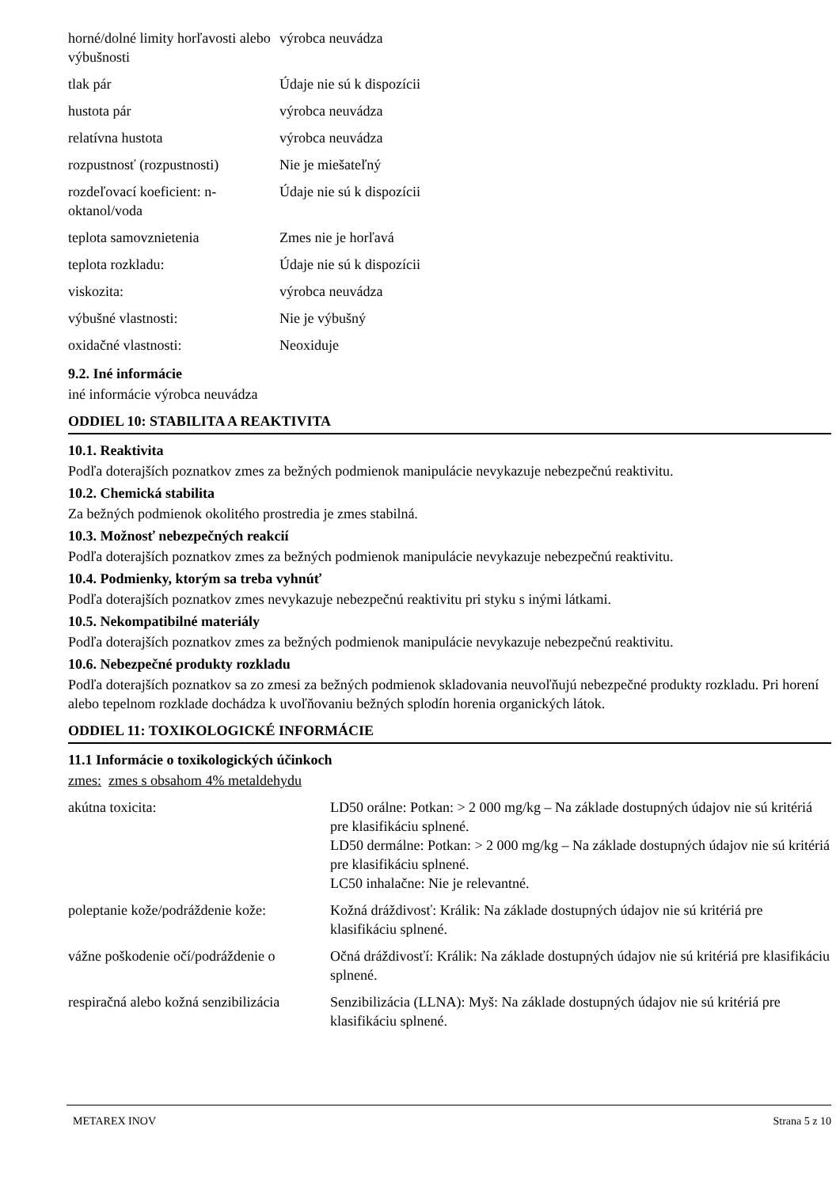| horné/dolné limity horľavosti alebo výbušnosti | výrobca neuvádza |
| tlak pár | Údaje nie sú k dispozícii |
| hustota pár | výrobca neuvádza |
| relatívna hustota | výrobca neuvádza |
| rozpustnosť (rozpustnosti) | Nie je miešateľný |
| rozdeľovací koeficient: n-oktanol/voda | Údaje nie sú k dispozícii |
| teplota samovznietenia | Zmes nie je horľavá |
| teplota rozkladu: | Údaje nie sú k dispozícii |
| viskozita: | výrobca neuvádza |
| výbušné vlastnosti: | Nie je výbušný |
| oxidačné vlastnosti: | Neoxiduje |
9.2. Iné informácie
iné informácie výrobca neuvádza
ODDIEL 10: STABILITA A REAKTIVITA
10.1. Reaktivita
Podľa doterajších poznatkov zmes za bežných podmienok manipulácie nevykazuje nebezpečnú reaktivitu.
10.2. Chemická stabilita
Za bežných podmienok okolitého prostredia je zmes stabilná.
10.3. Možnosť nebezpečných reakcií
Podľa doterajších poznatkov zmes za bežných podmienok manipulácie nevykazuje nebezpečnú reaktivitu.
10.4. Podmienky, ktorým sa treba vyhnúť
Podľa doterajších poznatkov zmes nevykazuje nebezpečnú reaktivitu pri styku s inými látkami.
10.5. Nekompatibilné materiály
Podľa doterajších poznatkov zmes za bežných podmienok manipulácie nevykazuje nebezpečnú reaktivitu.
10.6. Nebezpečné produkty rozkladu
Podľa doterajších poznatkov sa zo zmesi za bežných podmienok skladovania neuvoľňujú nebezpečné produkty rozkladu. Pri horení alebo tepelnom rozklade dochádza k uvoľňovaniu bežných splodín horenia organických látok.
ODDIEL 11: TOXIKOLOGICKÉ INFORMÁCIE
11.1 Informácie o toxikologických účinkoch
zmes: zmes s obsahom 4% metaldehydu
| akútna toxicita: | LD50 orálne: Potkan: > 2 000 mg/kg – Na základe dostupných údajov nie sú kritériá pre klasifikáciu splnené. LD50 dermálne: Potkan: > 2 000 mg/kg – Na základe dostupných údajov nie sú kritériá pre klasifikáciu splnené. LC50 inhalačne: Nie je relevantné. |
| poleptanie kože/podráždenie kože: | Kožná dráždivosť: Králik: Na základe dostupných údajov nie sú kritériá pre klasifikáciu splnené. |
| vážne poškodenie očí/podráždenie o | Očná dráždivosťí: Králik: Na základe dostupných údajov nie sú kritériá pre klasifikáciu splnené. |
| respiračná alebo kožná senzibilizácia | Senzibilizácia (LLNA): Myš: Na základe dostupných údajov nie sú kritériá pre klasifikáciu splnené. |
METAREX INOV Strana 5 z 10